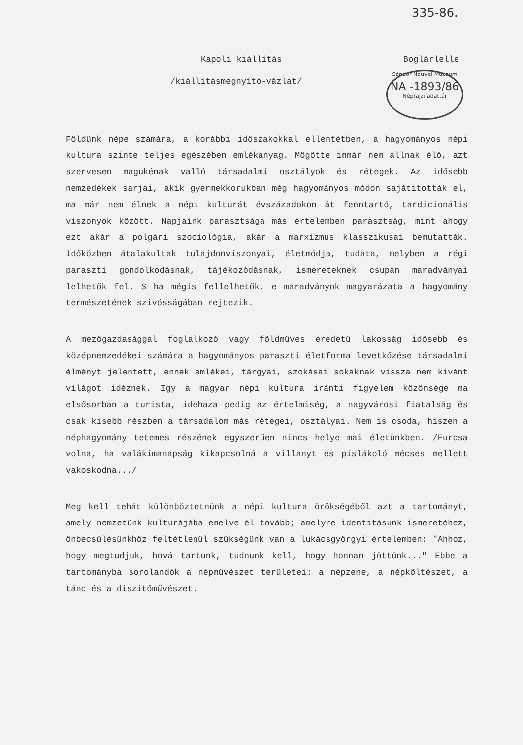335-86.
Sándor Nauvel Múzeum
NA -1893/86
Néprajzi adattár
Kapoli kiállitás Boglárlelle
/kiállitásmegnyitó-vázlat/
Földünk népe számára, a korábbi időszakokkal ellentétben, a hagyományos népi kultura szinte teljes egészében emlékanyag. Mögötte immár nem állnak élő, azt szervesen magukénak valló társadalmi osztályok és rétegek. Az idősebb nemzedékek sarjai, akik gyermekkorukban még hagyományos módon sajátitották el, ma már nem élnek a népi kulturát évszázadokon át fenntartó, tardicionális viszonyok között. Napjaink parasztsága más értelemben parasztság, mint ahogy ezt akár a polgári szociológia, akár a marxizmus klasszikusai bemutatták. Időközben átalakultak tulajdonviszonyai, életmódja, tudata, melyben a régi paraszti gondolkodásnak, tájékozódásnak, ismereteknek csupán maradványai lelhetők fel. S ha mégis fellelhetők, e maradványok magyarázata a hagyomány természetének szivósságában rejtezik.
A mezőgazdasággal foglalkozó vagy földmüves eredetű lakosság idősebb és középnemzedékei számára a hagyományos paraszti életforma levetkőzése társadalmi élményt jelentett, ennek emlékei, tárgyai, szokásai sokaknak vissza nem kivánt világot idéznek. Igy a magyar népi kultura iránti figyelem közönsége ma elsősorban a turista, idehaza pedig az értelmiség, a nagyvárosi fiatalság és csak kisebb részben a társadalom más rétegei, osztályai. Nem is csoda, hiszen a néphagyomány tetemes részének egyszerűen nincs helye mai életünkben. /Furcsa volna, ha valákimanapság kikapcsolná a villanyt és pislákoló mécses mellett vakoskodna.../
Meg kell tehát különböztetnünk a népi kultura örökségéből azt a tartományt, amely nemzetünk kulturájába emelve él tovább; amelyre identitásunk ismeretéhez, önbecsülésünkhöz feltétlenül szükségünk van a lukácsgyörgyi értelemben: "Ahhoz, hogy megtudjuk, hová tartunk, tudnunk kell, hogy honnan jöttünk..." Ebbe a tartományba sorolandók a népművészet területei: a népzene, a népköltészet, a tánc és a diszitőművészet.